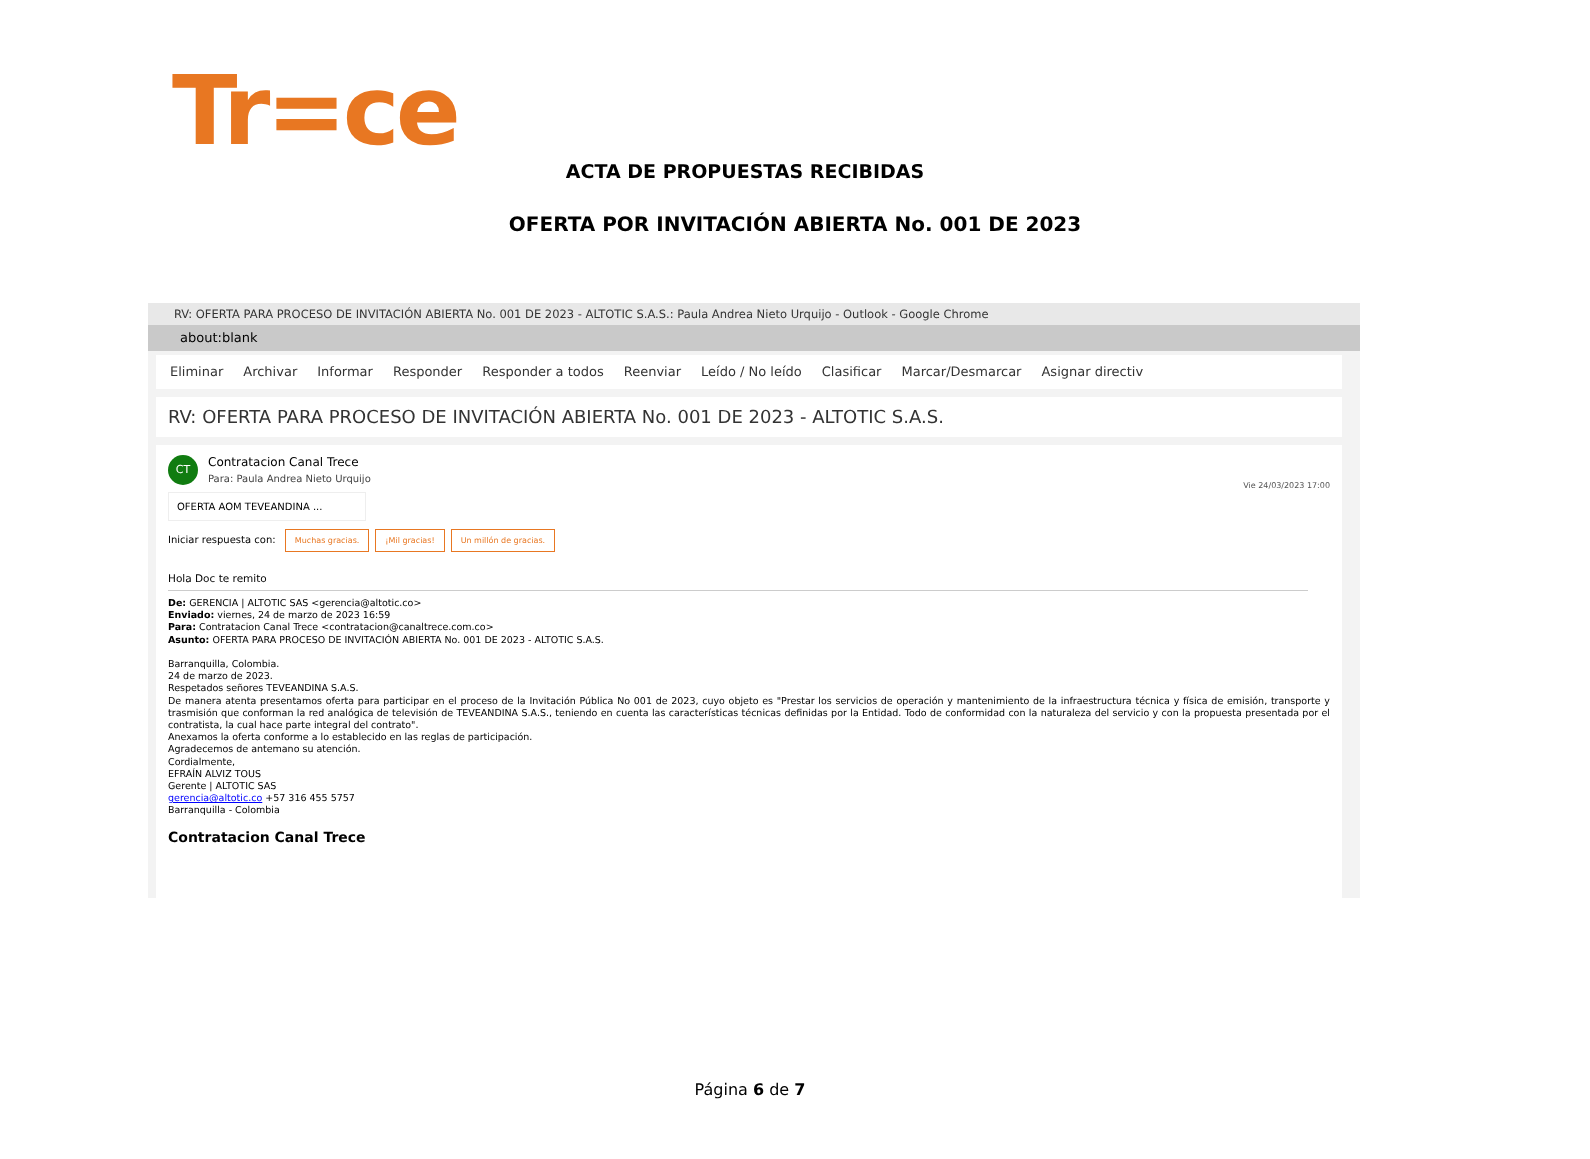Tr=ce
ACTA DE PROPUESTAS RECIBIDAS
OFERTA POR INVITACIÓN ABIERTA No. 001 DE 2023
RV: OFERTA PARA PROCESO DE INVITACIÓN ABIERTA No. 001 DE 2023 - ALTOTIC S.A.S.: Paula Andrea Nieto Urquijo - Outlook - Google Chrome
about:blank
Eliminar Archivar Informar Responder Responder a todos Reenviar Leído / No leído Clasificar Marcar/Desmarcar Asignar directiv
RV: OFERTA PARA PROCESO DE INVITACIÓN ABIERTA No. 001 DE 2023 - ALTOTIC S.A.S.
CT
Vie 24/03/2023 17:00
Contratacion Canal Trece
Para: Paula Andrea Nieto Urquijo
OFERTA AOM TEVEANDINA ...
Iniciar respuesta con: Muchas gracias. ¡Mil gracias! Un millón de gracias.
Hola Doc te remito
De: GERENCIA | ALTOTIC SAS <gerencia@altotic.co>
Enviado: viernes, 24 de marzo de 2023 16:59
Para: Contratacion Canal Trece <contratacion@canaltrece.com.co>
Asunto: OFERTA PARA PROCESO DE INVITACIÓN ABIERTA No. 001 DE 2023 - ALTOTIC S.A.S.
Barranquilla, Colombia.
24 de marzo de 2023.
Respetados señores TEVEANDINA S.A.S.
De manera atenta presentamos oferta para participar en el proceso de la Invitación Pública No 001 de 2023, cuyo objeto es "Prestar los servicios de operación y mantenimiento de la infraestructura técnica y física de emisión, transporte y trasmisión que conforman la red analógica de televisión de TEVEANDINA S.A.S., teniendo en cuenta las características técnicas definidas por la Entidad. Todo de conformidad con la naturaleza del servicio y con la propuesta presentada por el contratista, la cual hace parte integral del contrato".
Anexamos la oferta conforme a lo establecido en las reglas de participación.
Agradecemos de antemano su atención.
Cordialmente,
EFRAÍN ALVIZ TOUS
Gerente | ALTOTIC SAS
gerencia@altotic.co +57 316 455 5757
Barranquilla - Colombia
Contratacion Canal Trece
Página 6 de 7